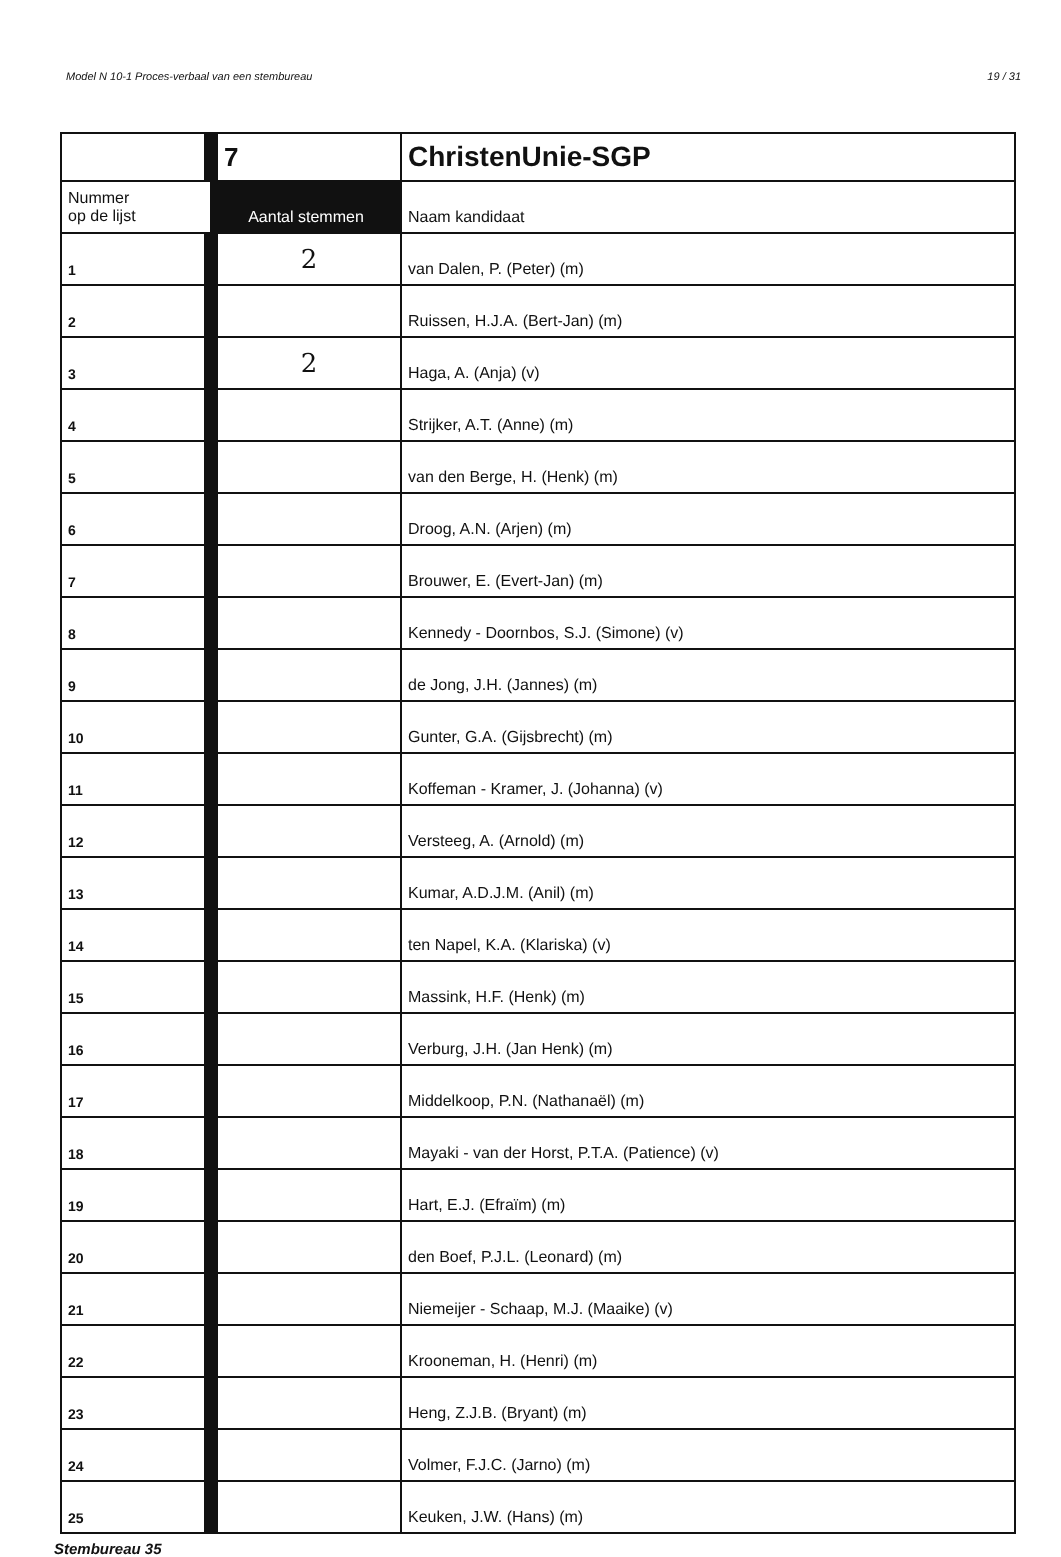Model N 10-1 Proces-verbaal van een stembureau 19 / 31
| | 7 | ChristenUnie-SGP |
| Nummer op de lijst | Aantal stemmen | Naam kandidaat |
| 1 | 2 | van Dalen, P. (Peter) (m) |
| 2 | | Ruissen, H.J.A. (Bert-Jan) (m) |
| 3 | 2 | Haga, A. (Anja) (v) |
| 4 | | Strijker, A.T. (Anne) (m) |
| 5 | | van den Berge, H. (Henk) (m) |
| 6 | | Droog, A.N. (Arjen) (m) |
| 7 | | Brouwer, E. (Evert-Jan) (m) |
| 8 | | Kennedy - Doornbos, S.J. (Simone) (v) |
| 9 | | de Jong, J.H. (Jannes) (m) |
| 10 | | Gunter, G.A. (Gijsbrecht) (m) |
| 11 | | Koffeman - Kramer, J. (Johanna) (v) |
| 12 | | Versteeg, A. (Arnold) (m) |
| 13 | | Kumar, A.D.J.M. (Anil) (m) |
| 14 | | ten Napel, K.A. (Klariska) (v) |
| 15 | | Massink, H.F. (Henk) (m) |
| 16 | | Verburg, J.H. (Jan Henk) (m) |
| 17 | | Middelkoop, P.N. (Nathanaël) (m) |
| 18 | | Mayaki - van der Horst, P.T.A. (Patience) (v) |
| 19 | | Hart, E.J. (Efraïm) (m) |
| 20 | | den Boef, P.J.L. (Leonard) (m) |
| 21 | | Niemeijer - Schaap, M.J. (Maaike) (v) |
| 22 | | Krooneman, H. (Henri) (m) |
| 23 | | Heng, Z.J.B. (Bryant) (m) |
| 24 | | Volmer, F.J.C. (Jarno) (m) |
| 25 | | Keuken, J.W. (Hans) (m) |
Stembureau 35